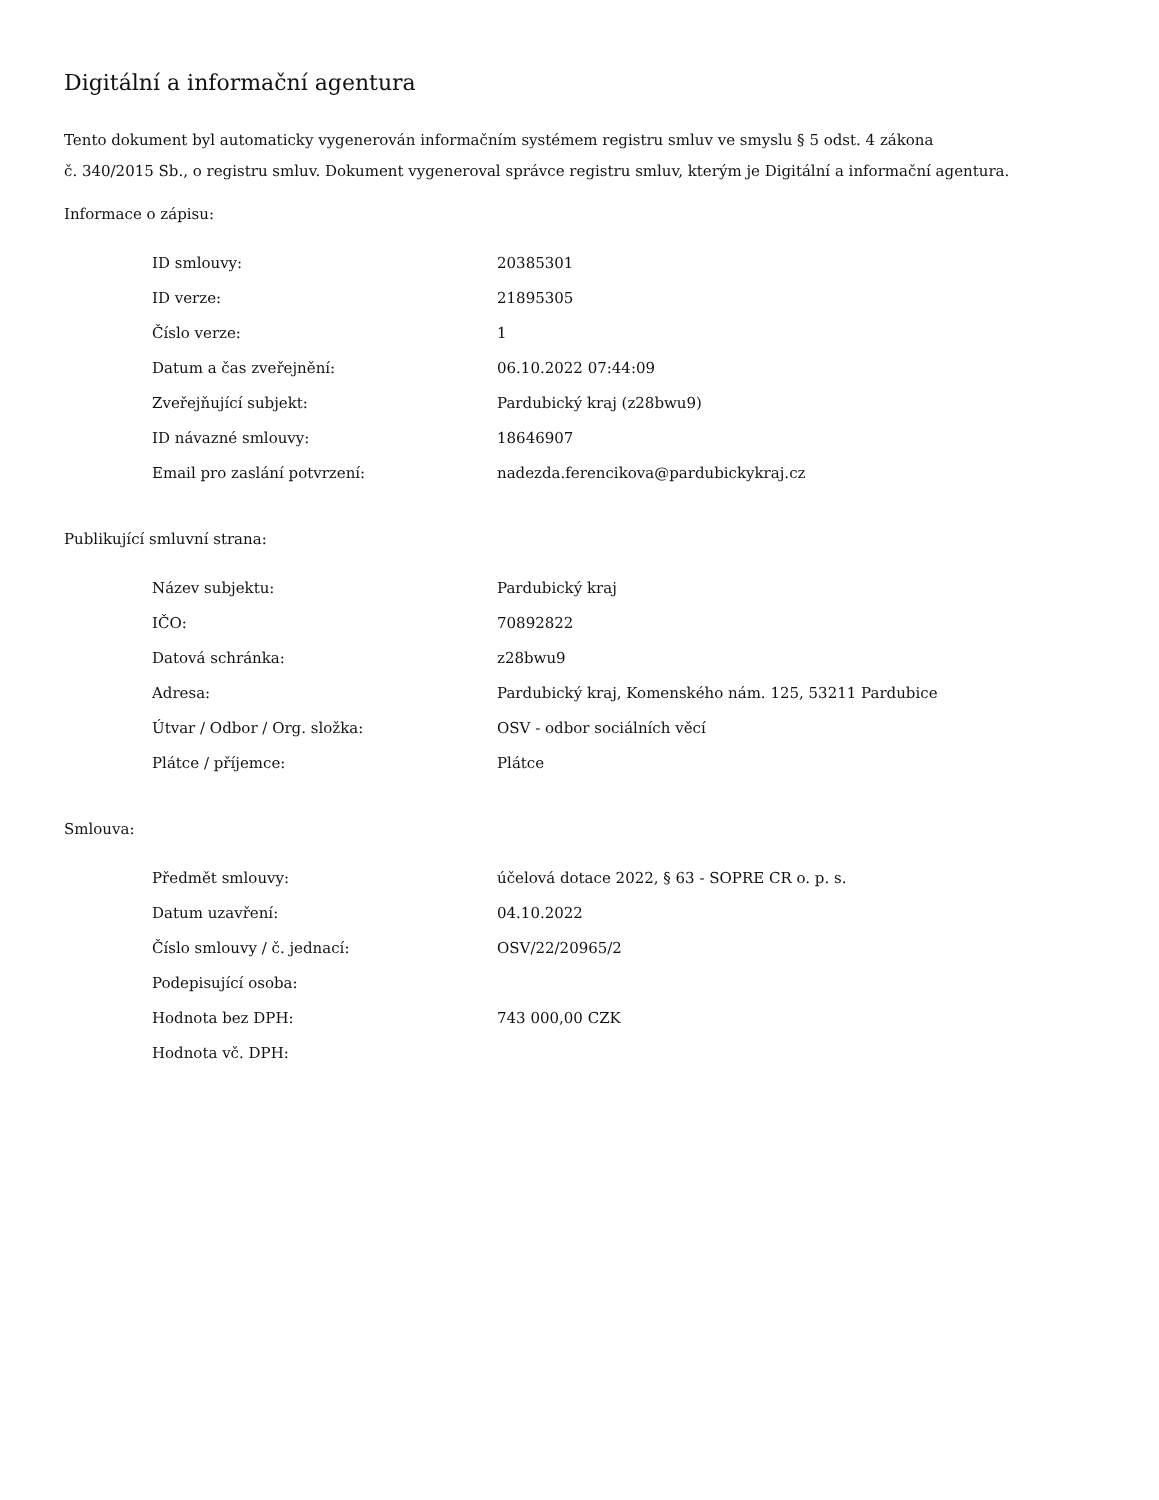Digitální a informační agentura
Tento dokument byl automaticky vygenerován informačním systémem registru smluv ve smyslu § 5 odst. 4 zákona
č. 340/2015 Sb., o registru smluv. Dokument vygeneroval správce registru smluv, kterým je Digitální a informační agentura.
Informace o zápisu:
| ID smlouvy: | 20385301 |
| ID verze: | 21895305 |
| Číslo verze: | 1 |
| Datum a čas zveřejnění: | 06.10.2022 07:44:09 |
| Zveřejňující subjekt: | Pardubický kraj (z28bwu9) |
| ID návazné smlouvy: | 18646907 |
| Email pro zaslání potvrzení: | nadezda.ferencikova@pardubickykraj.cz |
Publikující smluvní strana:
| Název subjektu: | Pardubický kraj |
| IČO: | 70892822 |
| Datová schránka: | z28bwu9 |
| Adresa: | Pardubický kraj, Komenského nám. 125, 53211 Pardubice |
| Útvar / Odbor / Org. složka: | OSV - odbor sociálních věcí |
| Plátce / příjemce: | Plátce |
Smlouva:
| Předmět smlouvy: | účelová dotace 2022, § 63 - SOPRE CR o. p. s. |
| Datum uzavření: | 04.10.2022 |
| Číslo smlouvy / č. jednací: | OSV/22/20965/2 |
| Podepisující osoba: | |
| Hodnota bez DPH: | 743 000,00 CZK |
| Hodnota vč. DPH: | |